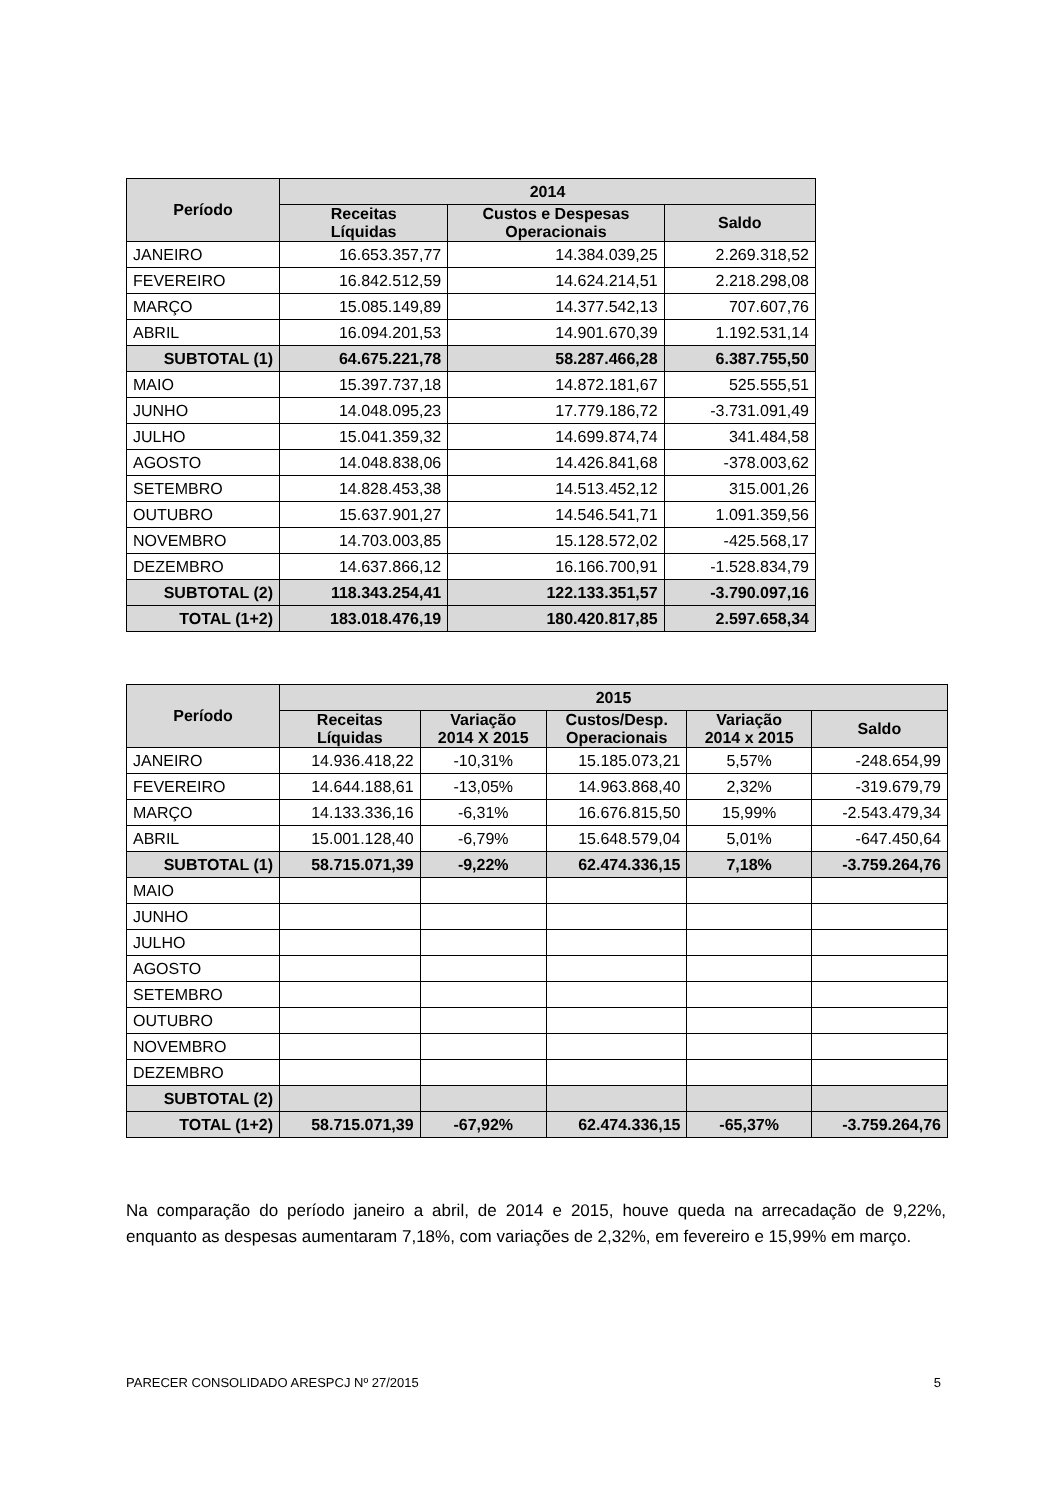| Período | 2014 | | |
| --- | --- | --- | --- |
| | Receitas Líquidas | Custos e Despesas Operacionais | Saldo |
| JANEIRO | 16.653.357,77 | 14.384.039,25 | 2.269.318,52 |
| FEVEREIRO | 16.842.512,59 | 14.624.214,51 | 2.218.298,08 |
| MARÇO | 15.085.149,89 | 14.377.542,13 | 707.607,76 |
| ABRIL | 16.094.201,53 | 14.901.670,39 | 1.192.531,14 |
| SUBTOTAL (1) | 64.675.221,78 | 58.287.466,28 | 6.387.755,50 |
| MAIO | 15.397.737,18 | 14.872.181,67 | 525.555,51 |
| JUNHO | 14.048.095,23 | 17.779.186,72 | -3.731.091,49 |
| JULHO | 15.041.359,32 | 14.699.874,74 | 341.484,58 |
| AGOSTO | 14.048.838,06 | 14.426.841,68 | -378.003,62 |
| SETEMBRO | 14.828.453,38 | 14.513.452,12 | 315.001,26 |
| OUTUBRO | 15.637.901,27 | 14.546.541,71 | 1.091.359,56 |
| NOVEMBRO | 14.703.003,85 | 15.128.572,02 | -425.568,17 |
| DEZEMBRO | 14.637.866,12 | 16.166.700,91 | -1.528.834,79 |
| SUBTOTAL (2) | 118.343.254,41 | 122.133.351,57 | -3.790.097,16 |
| TOTAL (1+2) | 183.018.476,19 | 180.420.817,85 | 2.597.658,34 |
| Período | 2015 | | | | |
| --- | --- | --- | --- | --- | --- |
| | Receitas Líquidas | Variação 2014 X 2015 | Custos/Desp. Operacionais | Variação 2014 x 2015 | Saldo |
| JANEIRO | 14.936.418,22 | -10,31% | 15.185.073,21 | 5,57% | -248.654,99 |
| FEVEREIRO | 14.644.188,61 | -13,05% | 14.963.868,40 | 2,32% | -319.679,79 |
| MARÇO | 14.133.336,16 | -6,31% | 16.676.815,50 | 15,99% | -2.543.479,34 |
| ABRIL | 15.001.128,40 | -6,79% | 15.648.579,04 | 5,01% | -647.450,64 |
| SUBTOTAL (1) | 58.715.071,39 | -9,22% | 62.474.336,15 | 7,18% | -3.759.264,76 |
| MAIO | | | | | |
| JUNHO | | | | | |
| JULHO | | | | | |
| AGOSTO | | | | | |
| SETEMBRO | | | | | |
| OUTUBRO | | | | | |
| NOVEMBRO | | | | | |
| DEZEMBRO | | | | | |
| SUBTOTAL (2) | | | | | |
| TOTAL (1+2) | 58.715.071,39 | -67,92% | 62.474.336,15 | -65,37% | -3.759.264,76 |
Na comparação do período janeiro a abril, de 2014 e 2015, houve queda na arrecadação de 9,22%, enquanto as despesas aumentaram 7,18%, com variações de 2,32%, em fevereiro e 15,99% em março.
PARECER CONSOLIDADO ARESPCJ Nº 27/2015 5